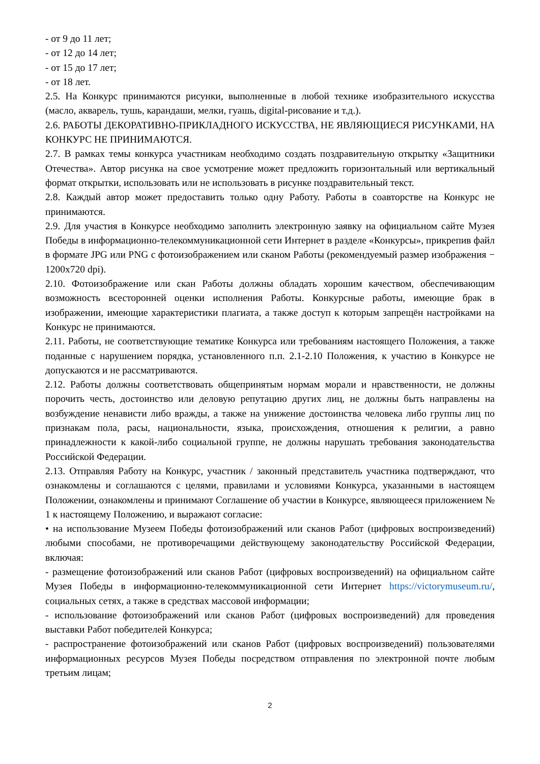- от 9 до 11 лет;
- от 12 до 14 лет;
- от 15 до 17 лет;
- от 18 лет.
2.5. На Конкурс принимаются рисунки, выполненные в любой технике изобразительного искусства (масло, акварель, тушь, карандаши, мелки, гуашь, digital-рисование и т.д.).
2.6. РАБОТЫ ДЕКОРАТИВНО-ПРИКЛАДНОГО ИСКУССТВА, НЕ ЯВЛЯЮЩИЕСЯ РИСУНКАМИ, НА КОНКУРС НЕ ПРИНИМАЮТСЯ.
2.7. В рамках темы конкурса участникам необходимо создать поздравительную открытку «Защитники Отечества». Автор рисунка на свое усмотрение может предложить горизонтальный или вертикальный формат открытки, использовать или не использовать в рисунке поздравительный текст.
2.8. Каждый автор может предоставить только одну Работу. Работы в соавторстве на Конкурс не принимаются.
2.9. Для участия в Конкурсе необходимо заполнить электронную заявку на официальном сайте Музея Победы в информационно-телекоммуникационной сети Интернет в разделе «Конкурсы», прикрепив файл в формате JPG или PNG с фотоизображением или сканом Работы (рекомендуемый размер изображения − 1200х720 dpi).
2.10. Фотоизображение или скан Работы должны обладать хорошим качеством, обеспечивающим возможность всесторонней оценки исполнения Работы. Конкурсные работы, имеющие брак в изображении, имеющие характеристики плагиата, а также доступ к которым запрещён настройками на Конкурс не принимаются.
2.11. Работы, не соответствующие тематике Конкурса или требованиям настоящего Положения, а также поданные с нарушением порядка, установленного п.п. 2.1-2.10 Положения, к участию в Конкурсе не допускаются и не рассматриваются.
2.12. Работы должны соответствовать общепринятым нормам морали и нравственности, не должны порочить честь, достоинство или деловую репутацию других лиц, не должны быть направлены на возбуждение ненависти либо вражды, а также на унижение достоинства человека либо группы лиц по признакам пола, расы, национальности, языка, происхождения, отношения к религии, а равно принадлежности к какой-либо социальной группе, не должны нарушать требования законодательства Российской Федерации.
2.13. Отправляя Работу на Конкурс, участник / законный представитель участника подтверждают, что ознакомлены и соглашаются с целями, правилами и условиями Конкурса, указанными в настоящем Положении, ознакомлены и принимают Соглашение об участии в Конкурсе, являющееся приложением № 1 к настоящему Положению, и выражают согласие:
• на использование Музеем Победы фотоизображений или сканов Работ (цифровых воспроизведений) любыми способами, не противоречащими действующему законодательству Российской Федерации, включая:
- размещение фотоизображений или сканов Работ (цифровых воспроизведений) на официальном сайте Музея Победы в информационно-телекоммуникационной сети Интернет https://victorymuseum.ru/, социальных сетях, а также в средствах массовой информации;
- использование фотоизображений или сканов Работ (цифровых воспроизведений) для проведения выставки Работ победителей Конкурса;
- распространение фотоизображений или сканов Работ (цифровых воспроизведений) пользователями информационных ресурсов Музея Победы посредством отправления по электронной почте любым третьим лицам;
2